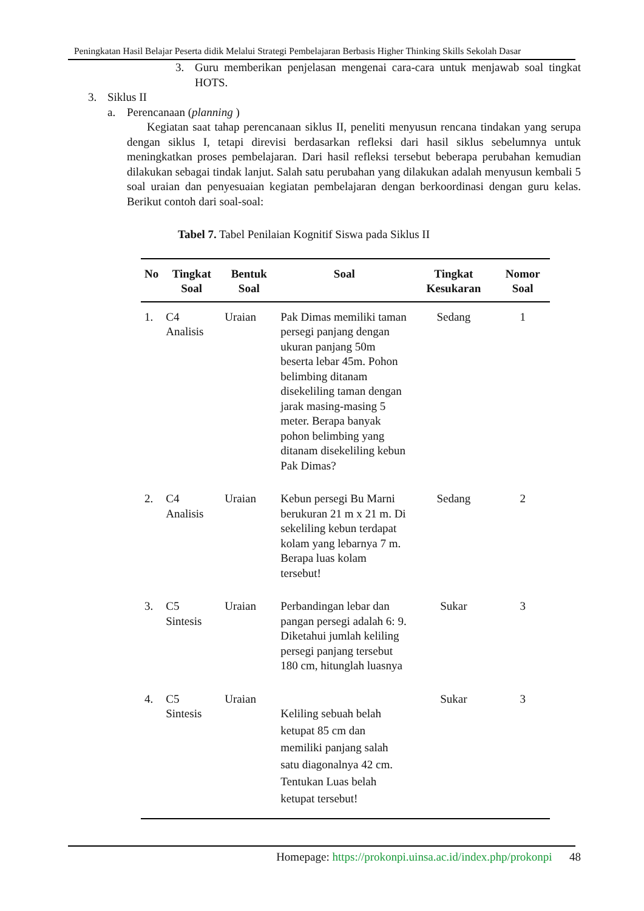Peningkatan Hasil Belajar Peserta didik Melalui Strategi Pembelajaran Berbasis Higher Thinking Skills Sekolah Dasar
3. Guru memberikan penjelasan mengenai cara-cara untuk menjawab soal tingkat HOTS.
3. Siklus II
a. Perencanaan (planning )
Kegiatan saat tahap perencanaan siklus II, peneliti menyusun rencana tindakan yang serupa dengan siklus I, tetapi direvisi berdasarkan refleksi dari hasil siklus sebelumnya untuk meningkatkan proses pembelajaran. Dari hasil refleksi tersebut beberapa perubahan kemudian dilakukan sebagai tindak lanjut. Salah satu perubahan yang dilakukan adalah menyusun kembali 5 soal uraian dan penyesuaian kegiatan pembelajaran dengan berkoordinasi dengan guru kelas. Berikut contoh dari soal-soal:
Tabel 7. Tabel Penilaian Kognitif Siswa pada Siklus II
| No | Tingkat Soal | Bentuk Soal | Soal | Tingkat Kesukaran | Nomor Soal |
| --- | --- | --- | --- | --- | --- |
| 1. | C4 Analisis | Uraian | Pak Dimas memiliki taman persegi panjang dengan ukuran panjang 50m beserta lebar 45m. Pohon belimbing ditanam disekeliling taman dengan jarak masing-masing 5 meter. Berapa banyak pohon belimbing yang ditanam disekeliling kebun Pak Dimas? | Sedang | 1 |
| 2. | C4 Analisis | Uraian | Kebun persegi Bu Marni berukuran 21 m x 21 m. Di sekeliling kebun terdapat kolam yang lebarnya 7 m. Berapa luas kolam tersebut! | Sedang | 2 |
| 3. | C5 Sintesis | Uraian | Perbandingan lebar dan pangan persegi adalah 6: 9. Diketahui jumlah keliling persegi panjang tersebut 180 cm, hitunglah luasnya | Sukar | 3 |
| 4. | C5 Sintesis | Uraian | Keliling sebuah belah ketupat 85 cm dan memiliki panjang salah satu diagonalnya 42 cm. Tentukan Luas belah ketupat tersebut! | Sukar | 3 |
Homepage: https://prokonpi.uinsa.ac.id/index.php/prokonpi 48